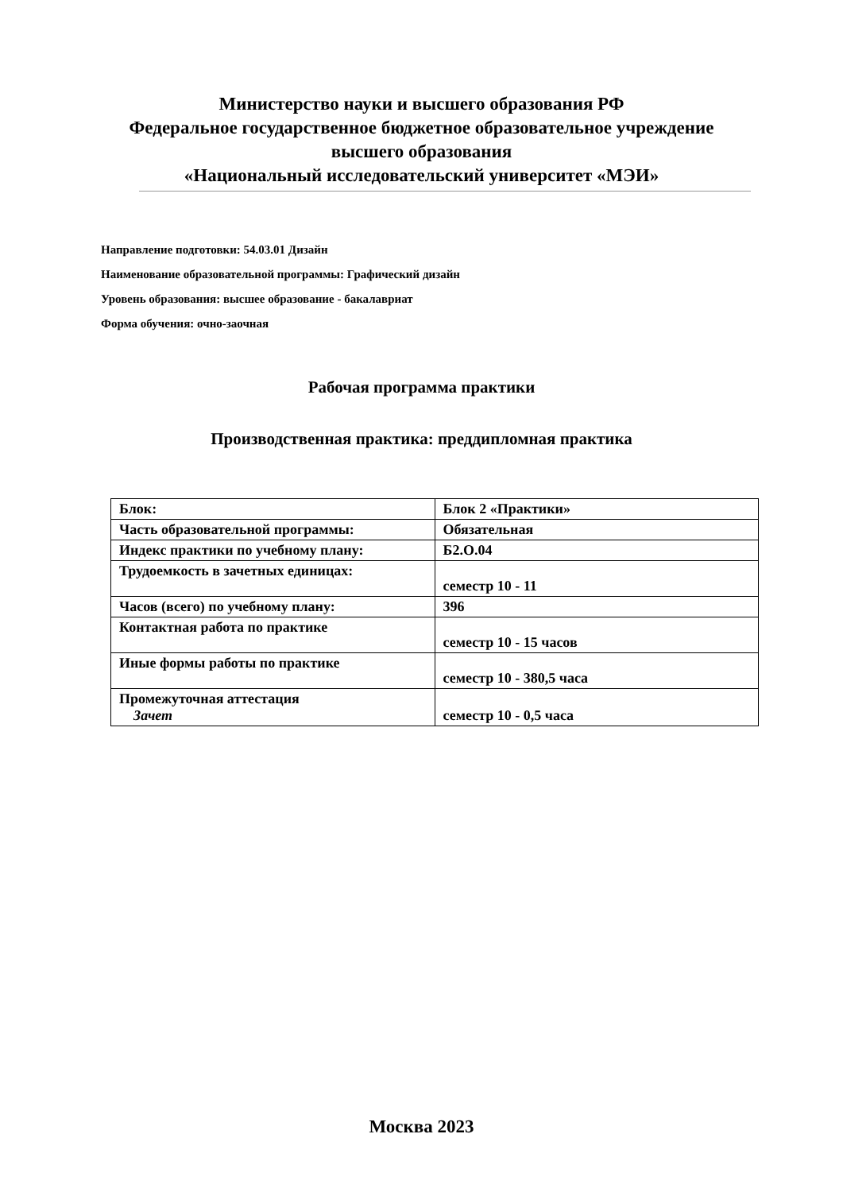Министерство науки и высшего образования РФ
Федеральное государственное бюджетное образовательное учреждение
высшего образования
«Национальный исследовательский университет «МЭИ»
Направление подготовки: 54.03.01 Дизайн
Наименование образовательной программы: Графический дизайн
Уровень образования: высшее образование - бакалавриат
Форма обучения: очно-заочная
Рабочая программа практики
Производственная практика: преддипломная практика
| Блок: | Блок 2 «Практики» |
| Часть образовательной программы: | Обязательная |
| Индекс практики по учебному плану: | Б2.О.04 |
| Трудоемкость в зачетных единицах: | семестр 10 - 11 |
| Часов (всего) по учебному плану: | 396 |
| Контактная работа по практике | семестр 10 - 15 часов |
| Иные формы работы по практике | семестр 10 - 380,5 часа |
| Промежуточная аттестация Зачет | семестр 10 - 0,5 часа |
Москва 2023